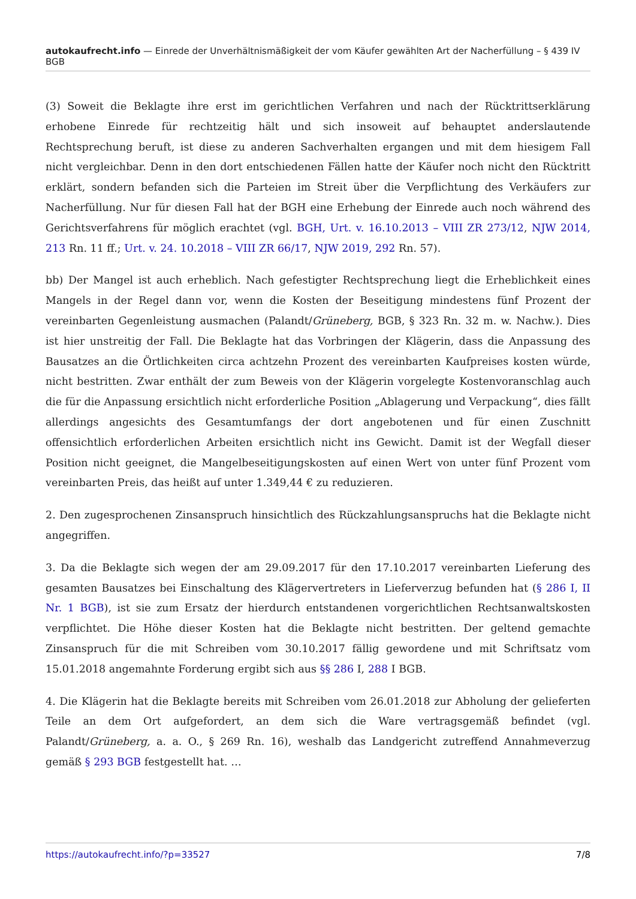autokaufrecht.info — Einrede der Unverhältnismäßigkeit der vom Käufer gewählten Art der Nacherfüllung – § 439 IV BGB
(3) Soweit die Beklagte ihre erst im gerichtlichen Verfahren und nach der Rücktrittserklärung erhobene Einrede für rechtzeitig hält und sich insoweit auf behauptet anderslautende Rechtsprechung beruft, ist diese zu anderen Sachverhalten ergangen und mit dem hiesigem Fall nicht vergleichbar. Denn in den dort entschiedenen Fällen hatte der Käufer noch nicht den Rücktritt erklärt, sondern befanden sich die Parteien im Streit über die Verpflichtung des Verkäufers zur Nacherfüllung. Nur für diesen Fall hat der BGH eine Erhebung der Einrede auch noch während des Gerichtsverfahrens für möglich erachtet (vgl. BGH, Urt. v. 16.10.2013 – VIII ZR 273/12, NJW 2014, 213 Rn. 11 ff.; Urt. v. 24. 10.2018 – VIII ZR 66/17, NJW 2019, 292 Rn. 57).
bb) Der Mangel ist auch erheblich. Nach gefestigter Rechtsprechung liegt die Erheblichkeit eines Mangels in der Regel dann vor, wenn die Kosten der Beseitigung mindestens fünf Prozent der vereinbarten Gegenleistung ausmachen (Palandt/Grüneberg, BGB, § 323 Rn. 32 m. w. Nachw.). Dies ist hier unstreitig der Fall. Die Beklagte hat das Vorbringen der Klägerin, dass die Anpassung des Bausatzes an die Örtlichkeiten circa achtzehn Prozent des vereinbarten Kaufpreises kosten würde, nicht bestritten. Zwar enthält der zum Beweis von der Klägerin vorgelegte Kostenvoranschlag auch die für die Anpassung ersichtlich nicht erforderliche Position „Ablagerung und Verpackung“, dies fällt allerdings angesichts des Gesamtumfangs der dort angebotenen und für einen Zuschnitt offensichtlich erforderlichen Arbeiten ersichtlich nicht ins Gewicht. Damit ist der Wegfall dieser Position nicht geeignet, die Mangelbeseitigungskosten auf einen Wert von unter fünf Prozent vom vereinbarten Preis, das heißt auf unter 1.349,44 € zu reduzieren.
2. Den zugesprochenen Zinsanspruch hinsichtlich des Rückzahlungsanspruchs hat die Beklagte nicht angegriffen.
3. Da die Beklagte sich wegen der am 29.09.2017 für den 17.10.2017 vereinbarten Lieferung des gesamten Bausatzes bei Einschaltung des Klägervertreters in Lieferverzug befunden hat (§ 286 I, II Nr. 1 BGB), ist sie zum Ersatz der hierdurch entstandenen vorgerichtlichen Rechtsanwaltskosten verpflichtet. Die Höhe dieser Kosten hat die Beklagte nicht bestritten. Der geltend gemachte Zinsanspruch für die mit Schreiben vom 30.10.2017 fällig gewordene und mit Schriftsatz vom 15.01.2018 angemahnte Forderung ergibt sich aus §§ 286 I, 288 I BGB.
4. Die Klägerin hat die Beklagte bereits mit Schreiben vom 26.01.2018 zur Abholung der gelieferten Teile an dem Ort aufgefordert, an dem sich die Ware vertragsgemäß befindet (vgl. Palandt/Grüneberg, a. a. O., § 269 Rn. 16), weshalb das Landgericht zutreffend Annahmeverzug gemäß § 293 BGB festgestellt hat. …
https://autokaufrecht.info/?p=33527 7/8